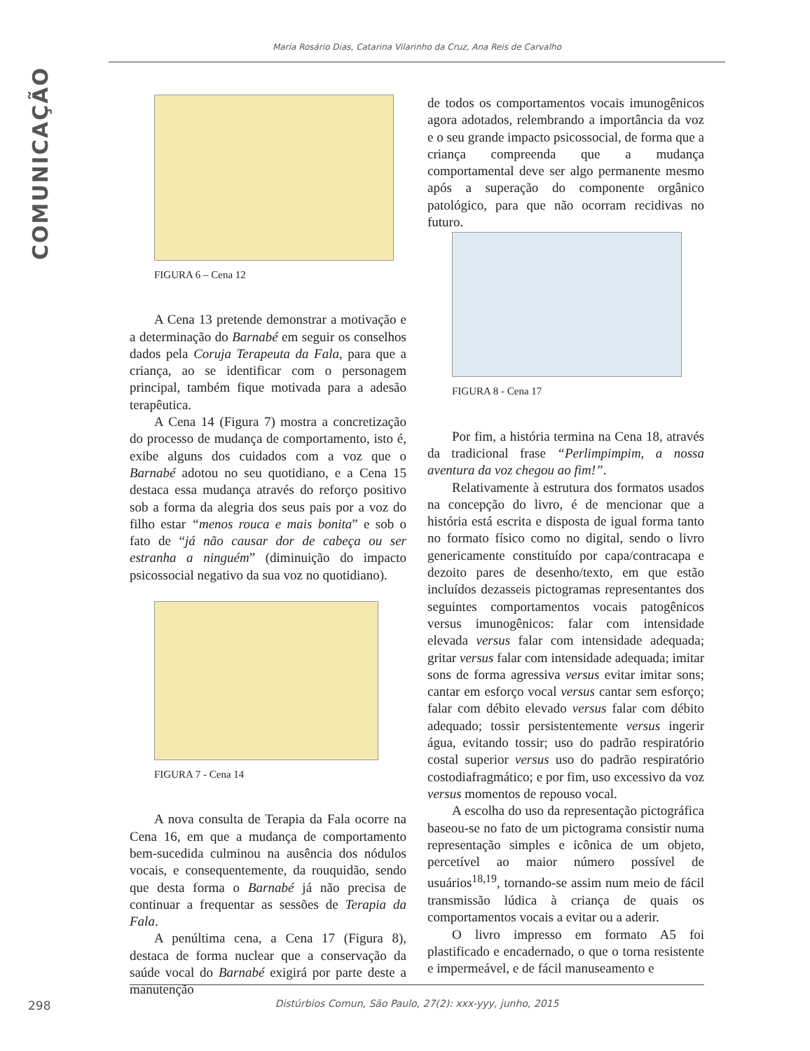COMUNICAÇÃO
Maria Rosário Dias, Catarina Vilarinho da Cruz, Ana Reis de Carvalho
FIGURA 6 – Cena 12
A Cena 13 pretende demonstrar a motivação e a determinação do Barnabé em seguir os conselhos dados pela Coruja Terapeuta da Fala, para que a criança, ao se identificar com o personagem principal, também fique motivada para a adesão terapêutica.
A Cena 14 (Figura 7) mostra a concretização do processo de mudança de comportamento, isto é, exibe alguns dos cuidados com a voz que o Barnabé adotou no seu quotidiano, e a Cena 15 destaca essa mudança através do reforço positivo sob a forma da alegria dos seus pais por a voz do filho estar “menos rouca e mais bonita” e sob o fato de “já não causar dor de cabeça ou ser estranha a ninguém” (diminuição do impacto psicossocial negativo da sua voz no quotidiano).
FIGURA 7 - Cena 14
A nova consulta de Terapia da Fala ocorre na Cena 16, em que a mudança de comportamento bem-sucedida culminou na ausência dos nódulos vocais, e consequentemente, da rouquidão, sendo que desta forma o Barnabé já não precisa de continuar a frequentar as sessões de Terapia da Fala.
A penúltima cena, a Cena 17 (Figura 8), destaca de forma nuclear que a conservação da saúde vocal do Barnabé exigirá por parte deste a manutenção
de todos os comportamentos vocais imunogênicos agora adotados, relembrando a importância da voz e o seu grande impacto psicossocial, de forma que a criança compreenda que a mudança comportamental deve ser algo permanente mesmo após a superação do componente orgânico patológico, para que não ocorram recidivas no futuro.
FIGURA 8 - Cena 17
Por fim, a história termina na Cena 18, através da tradicional frase “Perlimpimpim, a nossa aventura da voz chegou ao fim!”.
Relativamente à estrutura dos formatos usados na concepção do livro, é de mencionar que a história está escrita e disposta de igual forma tanto no formato físico como no digital, sendo o livro genericamente constituído por capa/contracapa e dezoito pares de desenho/texto, em que estão incluídos dezasseis pictogramas representantes dos seguintes comportamentos vocais patogênicos versus imunogênicos: falar com intensidade elevada versus falar com intensidade adequada; gritar versus falar com intensidade adequada; imitar sons de forma agressiva versus evitar imitar sons; cantar em esforço vocal versus cantar sem esforço; falar com débito elevado versus falar com débito adequado; tossir persistentemente versus ingerir água, evitando tossir; uso do padrão respiratório costal superior versus uso do padrão respiratório costodiafragmático; e por fim, uso excessivo da voz versus momentos de repouso vocal.
A escolha do uso da representação pictográfica baseou-se no fato de um pictograma consistir numa representação simples e icônica de um objeto, percetível ao maior número possível de usuários<sup>18,19</sup>, tornando-se assim num meio de fácil transmissão lúdica à criança de quais os comportamentos vocais a evitar ou a aderir.
O livro impresso em formato A5 foi plastificado e encadernado, o que o torna resistente e impermeável, e de fácil manuseamento e
298
Distúrbios Comun, São Paulo, 27(2): xxx-yyy, junho, 2015